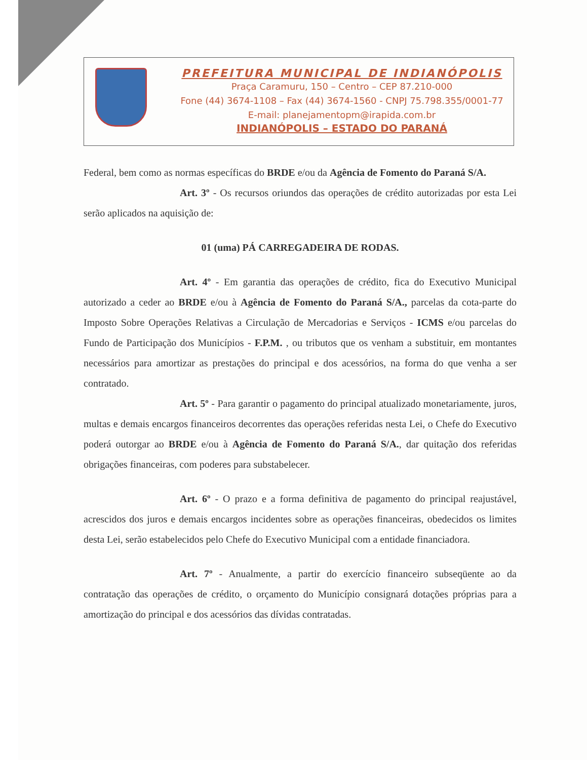PREFEITURA MUNICIPAL DE INDIANÓPOLIS
Praça Caramuru, 150 – Centro – CEP 87.210-000
Fone (44) 3674-1108 – Fax (44) 3674-1560 - CNPJ 75.798.355/0001-77
E-mail: planejamentopm@irapida.com.br
INDIANÓPOLIS – ESTADO DO PARANÁ
Federal, bem como as normas específicas do BRDE e/ou da Agência de Fomento do Paraná S/A.
Art. 3º - Os recursos oriundos das operações de crédito autorizadas por esta Lei serão aplicados na aquisição de:
01 (uma) PÁ CARREGADEIRA DE RODAS.
Art. 4º - Em garantia das operações de crédito, fica do Executivo Municipal autorizado a ceder ao BRDE e/ou à Agência de Fomento do Paraná S/A., parcelas da cota-parte do Imposto Sobre Operações Relativas a Circulação de Mercadorias e Serviços - ICMS e/ou parcelas do Fundo de Participação dos Municípios - F.P.M. , ou tributos que os venham a substituir, em montantes necessários para amortizar as prestações do principal e dos acessórios, na forma do que venha a ser contratado.
Art. 5º - Para garantir o pagamento do principal atualizado monetariamente, juros, multas e demais encargos financeiros decorrentes das operações referidas nesta Lei, o Chefe do Executivo poderá outorgar ao BRDE e/ou à Agência de Fomento do Paraná S/A., dar quitação dos referidas obrigações financeiras, com poderes para substabelecer.
Art. 6º - O prazo e a forma definitiva de pagamento do principal reajustável, acrescidos dos juros e demais encargos incidentes sobre as operações financeiras, obedecidos os limites desta Lei, serão estabelecidos pelo Chefe do Executivo Municipal com a entidade financiadora.
Art. 7º - Anualmente, a partir do exercício financeiro subseqüente ao da contratação das operações de crédito, o orçamento do Município consignará dotações próprias para a amortização do principal e dos acessórios das dívidas contratadas.